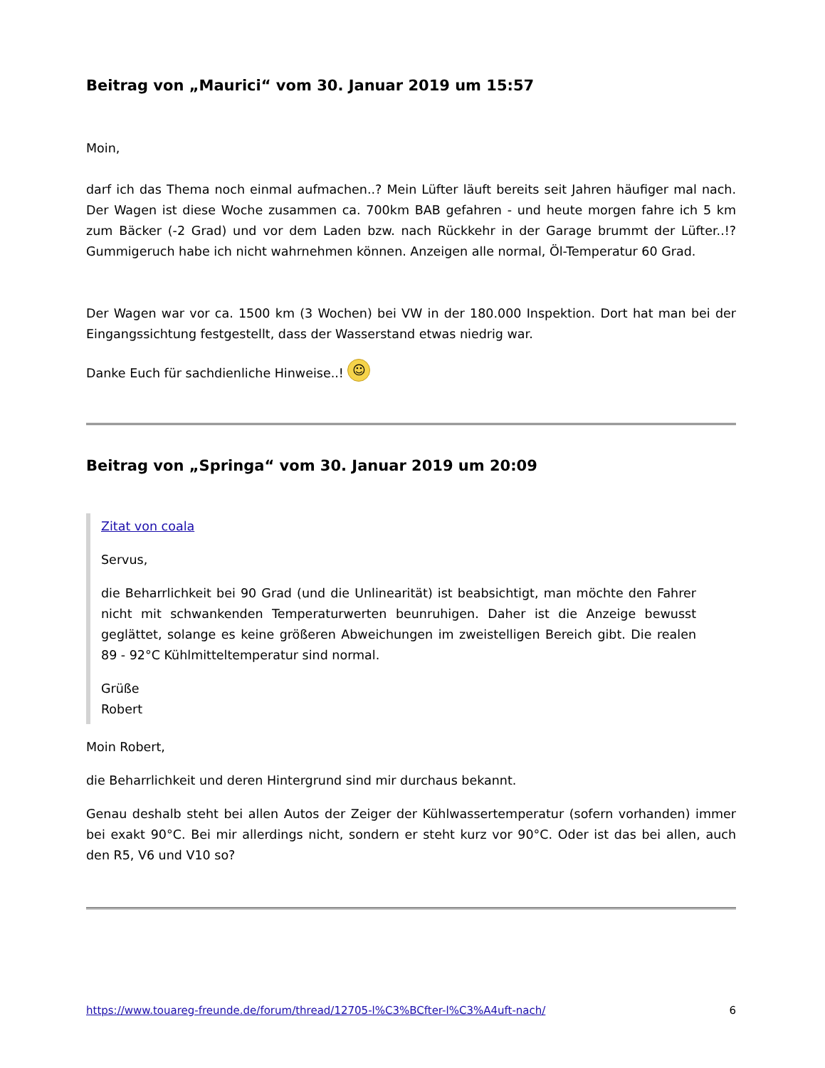Beitrag von „Maurici“ vom 30. Januar 2019 um 15:57
Moin,
darf ich das Thema noch einmal aufmachen..? Mein Lüfter läuft bereits seit Jahren häufiger mal nach. Der Wagen ist diese Woche zusammen ca. 700km BAB gefahren - und heute morgen fahre ich 5 km zum Bäcker (-2 Grad) und vor dem Laden bzw. nach Rückkehr in der Garage brummt der Lüfter..!? Gummigeruch habe ich nicht wahrnehmen können. Anzeigen alle normal, Öl-Temperatur 60 Grad.
Der Wagen war vor ca. 1500 km (3 Wochen) bei VW in der 180.000 Inspektion. Dort hat man bei der Eingangssichtung festgestellt, dass der Wasserstand etwas niedrig war.
Danke Euch für sachdienliche Hinweise..! ☺
Beitrag von „Springa“ vom 30. Januar 2019 um 20:09
Zitat von coala
Servus,
die Beharrlichkeit bei 90 Grad (und die Unlinearität) ist beabsichtigt, man möchte den Fahrer nicht mit schwankenden Temperaturwerten beunruhigen. Daher ist die Anzeige bewusst geglättet, solange es keine größeren Abweichungen im zweistelligen Bereich gibt. Die realen 89 - 92°C Kühlmitteltemperatur sind normal.
Grüße
Robert
Moin Robert,
die Beharrlichkeit und deren Hintergrund sind mir durchaus bekannt.
Genau deshalb steht bei allen Autos der Zeiger der Kühlwassertemperatur (sofern vorhanden) immer bei exakt 90°C. Bei mir allerdings nicht, sondern er steht kurz vor 90°C. Oder ist das bei allen, auch den R5, V6 und V10 so?
https://www.touareg-freunde.de/forum/thread/12705-l%C3%BCfter-l%C3%A4uft-nach/ 6